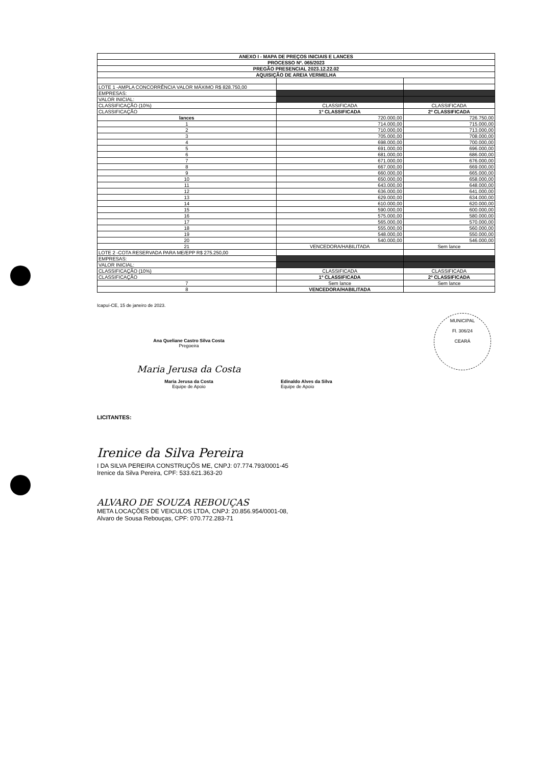| ANEXO I - MAPA DE PREÇOS INICIAIS E LANCES | | |
| --- | --- | --- |
| PROCESSO Nº. 065/2023 | | |
| PREGÃO PRESENCIAL 2023.12.22.02 | | |
| AQUISIÇÃO DE AREIA VERMELHA | | |
| LOTE 1 -AMPLA CONCORRÊNCIA VALOR MÁXIMO R$ 828.750,00 | | |
| EMPRESAS: | | |
| VALOR INICIAL: | | |
| CLASSIFICAÇÃO (10%) | CLASSIFICADA | CLASSIFICADA |
| CLASSIFICAÇÃO | 1º CLASSIFICADA | 2º CLASSIFICADA |
| lances | 720.000,00 | 726.750,00 |
| 1 | 714.000,00 | 715.000,00 |
| 2 | 710.000,00 | 713.000,00 |
| 3 | 705.000,00 | 708.000,00 |
| 4 | 698.000,00 | 700.000,00 |
| 5 | 691.000,00 | 696.000,00 |
| 6 | 681.000,00 | 686.000,00 |
| 7 | 671.000,00 | 676.000,00 |
| 8 | 667.000,00 | 669.000,00 |
| 9 | 660.000,00 | 665.000,00 |
| 10 | 650.000,00 | 658.000,00 |
| 11 | 643.000,00 | 648.000,00 |
| 12 | 636.000,00 | 641.000,00 |
| 13 | 629.000,00 | 634.000,00 |
| 14 | 610.000,00 | 620.000,00 |
| 15 | 590.000,00 | 600.000,00 |
| 16 | 575.000,00 | 580.000,00 |
| 17 | 565.000,00 | 570.000,00 |
| 18 | 555.000,00 | 560.000,00 |
| 19 | 548.000,00 | 550.000,00 |
| 20 | 540.000,00 | 546.000,00 |
| 21 | VENCEDORA/HABILITADA | Sem lance |
| LOTE 2 -COTA RESERVADA PARA ME/EPP R$ 275.250,00 | | |
| EMPRESAS: | | |
| VALOR INICIAL: | | |
| CLASSIFICAÇÃO (10%) | CLASSIFICADA | CLASSIFICADA |
| CLASSIFICAÇÃO | 1º CLASSIFICADA | 2º CLASSIFICADA |
| 7 | Sem lance | Sem lance |
| 8 | VENCEDORA/HABILITADA | |
Icapuí-CE, 15 de janeiro de 2023.
Ana Queliane Castro Silva Costa
Pregoeira
Maria Jerusa da Costa
Maria Jerusa da Costa
Equipe de Apoio
Edinaldo Alves da Silva
Equipe de Apoio
MUNICIPAL
Fl. 306/24
CEARÁ
LICITANTES:
Irenice da Silva Pereira
I DA SILVA PEREIRA CONSTRUÇÕS ME, CNPJ: 07.774.793/0001-45
Irenice da Silva Pereira, CPF: 533.621.363-20
ALVARO DE SOUZA REBOUÇAS
META LOCAÇÕES DE VEICULOS LTDA, CNPJ: 20.856.954/0001-08,
Alvaro de Sousa Rebouças, CPF: 070.772.283-71